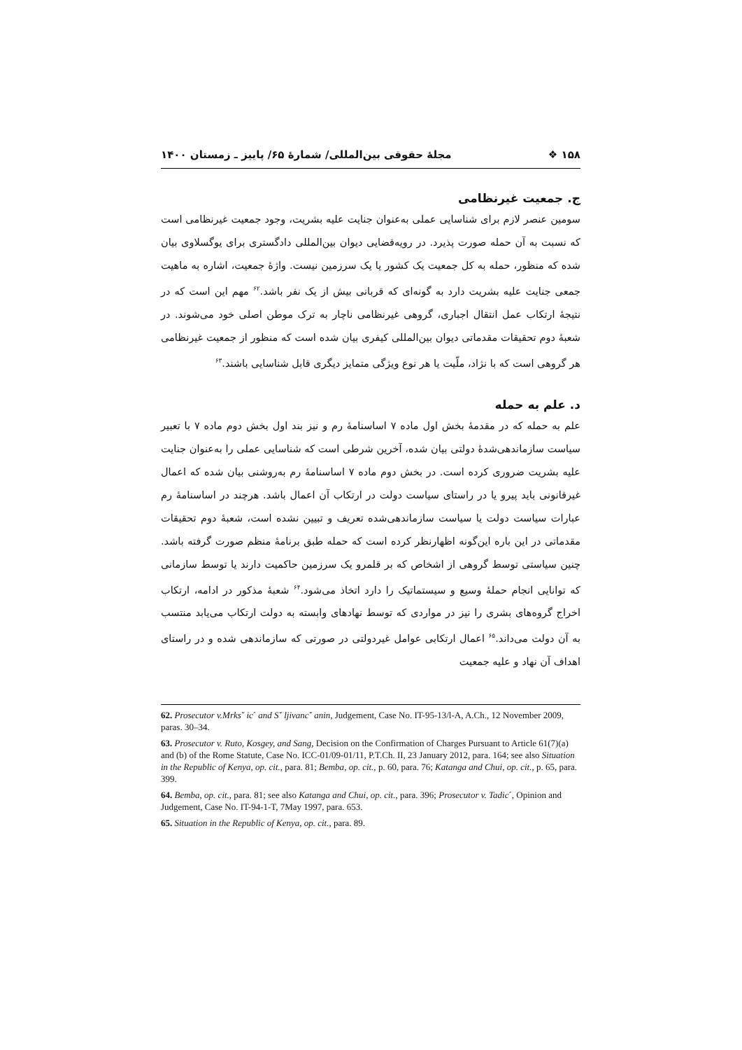۱۵۸ ❖ مجلهٔ حقوقی بین‌المللی/ شمارهٔ ۶۵/ پاییز ـ زمستان ۱۴۰۰
ج. جمعیت غیرنظامی
سومین عنصر لازم برای شناسایی عملی به‌عنوان جنایت علیه بشریت، وجود جمعیت غیرنظامی است که نسبت به آن حمله صورت پذیرد. در رویه‌قضایی دیوان بین‌المللی دادگستری برای یوگسلاوی بیان شده که منظور، حمله به کل جمعیت یک کشور یا یک سرزمین نیست. واژهٔ جمعیت، اشاره به ماهیت جمعی جنایت علیه بشریت دارد به گونه‌ای که قربانی بیش از یک نفر باشد.<sup>۶۲</sup> مهم این است که در نتیجهٔ ارتکاب عمل انتقال اجباری، گروهی غیرنظامی ناچار به ترک موطن اصلی خود می‌شوند. در شعبهٔ دوم تحقیقات مقدماتی دیوان بین‌المللی کیفری بیان شده است که منظور از جمعیت غیرنظامی هر گروهی است که با نژاد، ملّیت یا هر نوع ویژگی متمایز دیگری قابل شناسایی باشند.<sup>۶۳</sup>
د. علم به حمله
علم به حمله که در مقدمهٔ بخش اول ماده ۷ اساسنامهٔ رم و نیز بند اول بخش دوم ماده ۷ با تعبیر سیاست سازماندهی‌شدهٔ دولتی بیان شده، آخرین شرطی است که شناسایی عملی را به‌عنوان جنایت علیه بشریت ضروری کرده است. در بخش دوم ماده ۷ اساسنامهٔ رم به‌روشنی بیان شده که اعمال غیرقانونی باید پیرو یا در راستای سیاست دولت در ارتکاب آن اعمال باشد. هرچند در اساسنامهٔ رم عبارات سیاست دولت یا سیاست سازماندهی‌شده تعریف و تبیین نشده است، شعبهٔ دوم تحقیقات مقدماتی در این باره این‌گونه اظهارنظر کرده است که حمله طبق برنامهٔ منظم صورت گرفته باشد. چنین سیاستی توسط گروهی از اشخاص که بر قلمرو یک سرزمین حاکمیت دارند یا توسط سازمانی که توانایی انجام حملهٔ وسیع و سیستماتیک را دارد اتخاذ می‌شود.<sup>۶۴</sup> شعبهٔ مذکور در ادامه، ارتکاب اخراج گروه‌های بشری را نیز در مواردی که توسط نهادهای وابسته به دولت ارتکاب می‌یابد منتسب به آن دولت می‌داند.<sup>۶۵</sup> اعمال ارتکابی عوامل غیردولتی در صورتی که سازماندهی شده و در راستای اهداف آن نهاد و علیه جمعیت
62. Prosecutor v.Mrksˇ icˊ and Sˇ ljivancˇ anin, Judgement, Case No. IT-95-13/l-A, A.Ch., 12 November 2009, paras. 30–34.
63. Prosecutor v. Ruto, Kosgey, and Sang, Decision on the Confirmation of Charges Pursuant to Article 61(7)(a) and (b) of the Rome Statute, Case No. ICC-01/09-01/11, P.T.Ch. II, 23 January 2012, para. 164; see also Situation in the Republic of Kenya, op. cit., para. 81; Bemba, op. cit., p. 60, para. 76; Katanga and Chui, op. cit., p. 65, para. 399.
64. Bemba, op. cit., para. 81; see also Katanga and Chui, op. cit., para. 396; Prosecutor v. Tadicˊ, Opinion and Judgement, Case No. IT-94-1-T, 7May 1997, para. 653.
65. Situation in the Republic of Kenya, op. cit., para. 89.